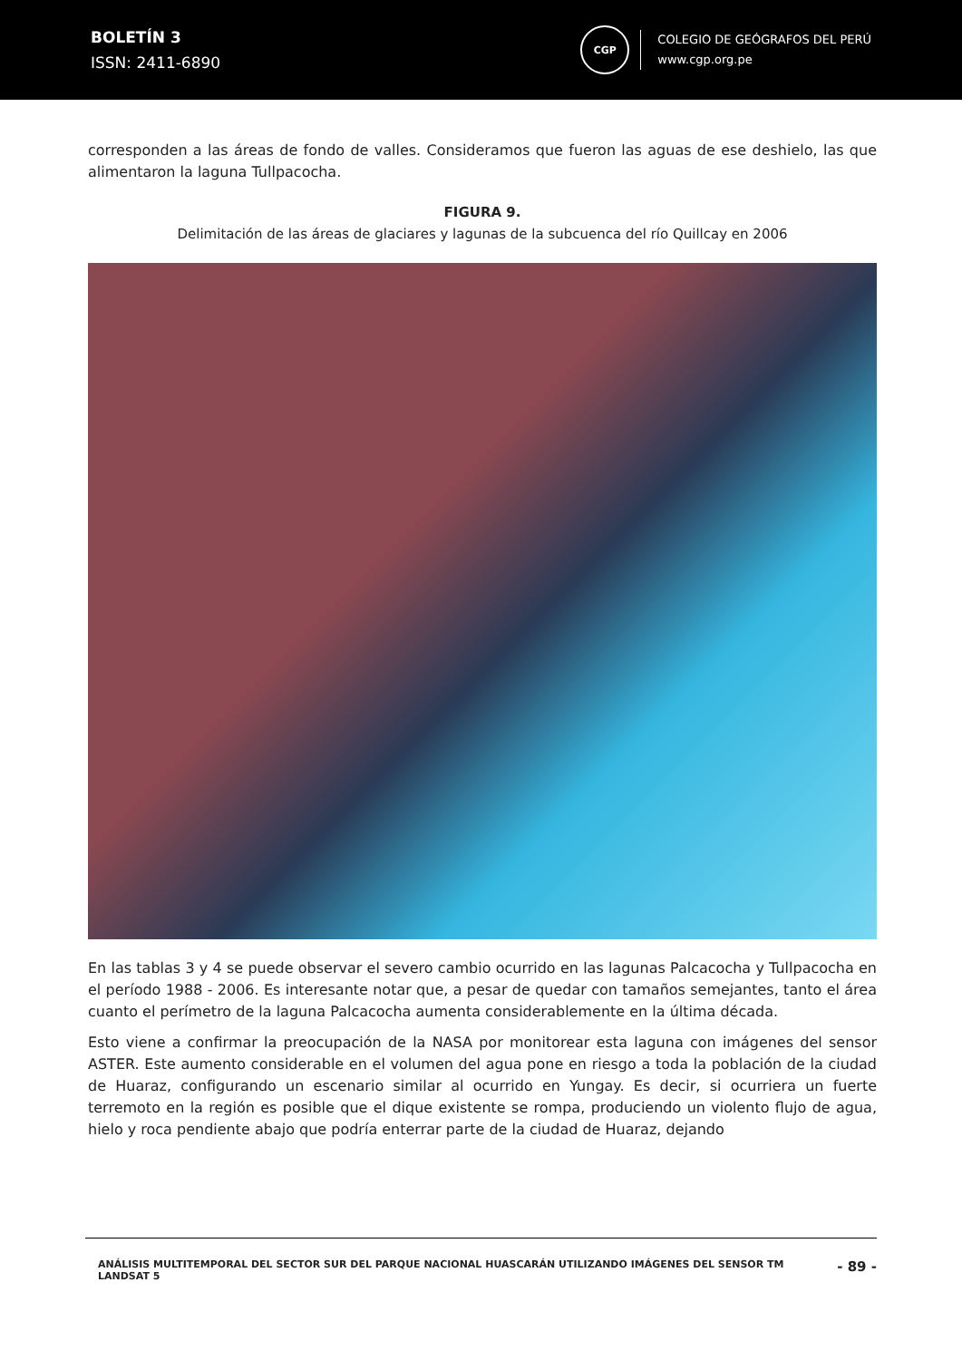BOLETÍN 3
ISSN: 2411-6890
CGP
COLEGIO DE GEÓGRAFOS DEL PERÚ
www.cgp.org.pe
corresponden a las áreas de fondo de valles. Consideramos que fueron las aguas de ese deshielo, las que alimentaron la laguna Tullpacocha.
FIGURA 9.
Delimitación de las áreas de glaciares y lagunas de la subcuenca del río Quillcay en 2006
En las tablas 3 y 4 se puede observar el severo cambio ocurrido en las lagunas Palcacocha y Tullpacocha en el período 1988 - 2006. Es interesante notar que, a pesar de quedar con tamaños semejantes, tanto el área cuanto el perímetro de la laguna Palcacocha aumenta considerablemente en la última década.
Esto viene a confirmar la preocupación de la NASA por monitorear esta laguna con imágenes del sensor ASTER. Este aumento considerable en el volumen del agua pone en riesgo a toda la población de la ciudad de Huaraz, configurando un escenario similar al ocurrido en Yungay. Es decir, si ocurriera un fuerte terremoto en la región es posible que el dique existente se rompa, produciendo un violento flujo de agua, hielo y roca pendiente abajo que podría enterrar parte de la ciudad de Huaraz, dejando
ANÁLISIS MULTITEMPORAL DEL SECTOR SUR DEL PARQUE NACIONAL HUASCARÁN UTILIZANDO IMÁGENES DEL SENSOR TM LANDSAT 5
- 89 -